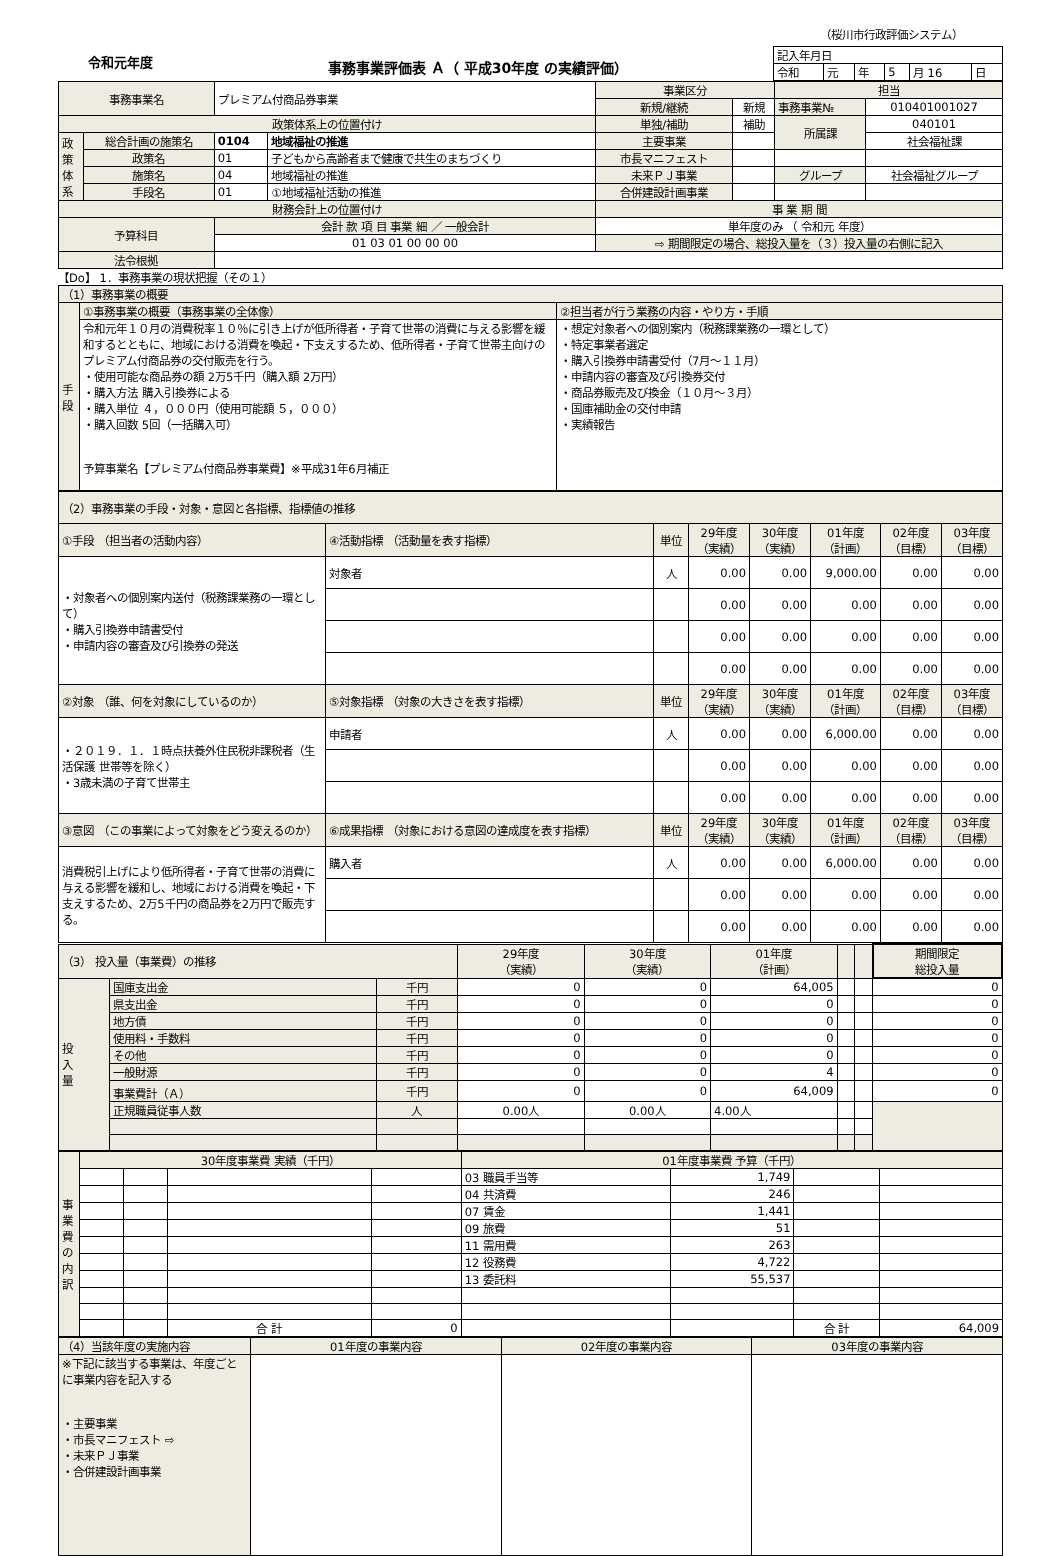（桜川市行政評価システム）
令和元年度
事務事業評価表 Ａ（ 平成30年度 の実績評価）
| 記入年月日 | | | | | |
| 令和 | 元 | 年 | 5 | 月 16 | 日 |
| 事務事業名 | | プレミアム付商品券事業 | | 事業区分 | | 担当 | |
| | | | | 新規/継続 | 新規 | 事務事業№ | 010401001027 |
| 政策体系上の位置付け | | | | 単独/補助 | 補助 | 所属課 | 040101 |
| 政 策 体 系 | 総合計画の施策名 | 0104 | 地域福祉の推進 | 主要事業 | | | 社会福祉課 |
| | 政策名 | 01 | 子どもから高齢者まで健康で共生のまちづくり | 市長マニフェスト | | | |
| | 施策名 | 04 | 地域福祉の推進 | 未来ＰＪ事業 | | グループ | 社会福祉グループ |
| | 手段名 | 01 | ①地域福祉活動の推進 | 合併建設計画事業 | | | |
| 財務会計上の位置付け | | | | 事 業 期 間 | | | |
| 予算科目 | | 会計 款 項 目 事業 細 ／ 一般会計 | | 単年度のみ （ 令和元 年度） | | | |
| | | 01 03 01 00 00 00 | | ⇨ 期間限定の場合、総投入量を（３）投入量の右側に記入 | | | |
| 法令根拠 | | | | | | | |
【Do】 1．事務事業の現状把握（その１）
| （1）事務事業の概要 | | |
| 手 段 | ①事務事業の概要（事務事業の全体像） | ②担当者が行う業務の内容・やり方・手順 |
| | 令和元年１０月の消費税率１０％に引き上げが低所得者・子育て世帯の消費に与える影響を緩和するとともに、地域における消費を喚起・下支えするため、低所得者・子育て世帯主向けのプレミアム付商品券の交付販売を行う。 ・使用可能な商品券の額 2万5千円（購入額 2万円） ・購入方法 購入引換券による ・購入単位 ４，０００円（使用可能額 ５，０００） ・購入回数 5回（一括購入可） 予算事業名【プレミアム付商品券事業費】※平成31年6月補正 | ・想定対象者への個別案内（税務課業務の一環として） ・特定事業者選定 ・購入引換券申請書受付（7月～１１月） ・申請内容の審査及び引換券交付 ・商品券販売及び換金（１０月～３月） ・国庫補助金の交付申請 ・実績報告 |
| （2）事務事業の手段・対象・意図と各指標、指標値の推移 | | | | | | | |
| ①手段 （担当者の活動内容） | ④活動指標 （活動量を表す指標） | 単位 | 29年度 （実績） | 30年度 （実績） | 01年度 （計画） | 02年度 （目標） | 03年度 （目標） |
| ・対象者への個別案内送付（税務課業務の一環として） ・購入引換券申請書受付 ・申請内容の審査及び引換券の発送 | 対象者 | 人 | 0.00 | 0.00 | 9,000.00 | 0.00 | 0.00 |
| | | | 0.00 | 0.00 | 0.00 | 0.00 | 0.00 |
| | | | 0.00 | 0.00 | 0.00 | 0.00 | 0.00 |
| | | | 0.00 | 0.00 | 0.00 | 0.00 | 0.00 |
| ②対象 （誰、何を対象にしているのか） | ⑤対象指標 （対象の大きさを表す指標） | 単位 | 29年度 （実績） | 30年度 （実績） | 01年度 （計画） | 02年度 （目標） | 03年度 （目標） |
| ・２０１９．１．１時点扶養外住民税非課税者（生活保護 世帯等を除く） ・3歳未満の子育て世帯主 | 申請者 | 人 | 0.00 | 0.00 | 6,000.00 | 0.00 | 0.00 |
| | | | 0.00 | 0.00 | 0.00 | 0.00 | 0.00 |
| | | | 0.00 | 0.00 | 0.00 | 0.00 | 0.00 |
| ③意図 （この事業によって対象をどう変えるのか） | ⑥成果指標 （対象における意図の達成度を表す指標） | 単位 | 29年度 （実績） | 30年度 （実績） | 01年度 （計画） | 02年度 （目標） | 03年度 （目標） |
| 消費税引上げにより低所得者・子育て世帯の消費に与える影響を緩和し、地域における消費を喚起・下支えするため、2万5千円の商品券を2万円で販売する。 | 購入者 | 人 | 0.00 | 0.00 | 6,000.00 | 0.00 | 0.00 |
| | | | 0.00 | 0.00 | 0.00 | 0.00 | 0.00 |
| | | | 0.00 | 0.00 | 0.00 | 0.00 | 0.00 |
| （3） 投入量（事業費）の推移 | | | 29年度 （実績） | 30年度 （実績） | 01年度 （計画） | | | 期間限定 総投入量 |
| 投 入 量 | 国庫支出金 | 千円 | 0 | 0 | 64,005 | | | 0 |
| | 県支出金 | 千円 | 0 | 0 | 0 | | | 0 |
| | 地方債 | 千円 | 0 | 0 | 0 | | | 0 |
| | 使用料・手数料 | 千円 | 0 | 0 | 0 | | | 0 |
| | その他 | 千円 | 0 | 0 | 0 | | | 0 |
| | 一般財源 | 千円 | 0 | 0 | 4 | | | 0 |
| | 事業費計（Ａ） | 千円 | 0 | 0 | 64,009 | | | 0 |
| | 正規職員従事人数 | 人 | 0.00人 | 0.00人 | 4.00人 | | | |
| 事 業 費 の 内 訳 | 30年度事業費 実績（千円） | | | | 01年度事業費 予算（千円） | | | |
| | | | | | 03 職員手当等 | 1,749 | | |
| | | | | | 04 共済費 | 246 | | |
| | | | | | 07 賃金 | 1,441 | | |
| | | | | | 09 旅費 | 51 | | |
| | | | | | 11 需用費 | 263 | | |
| | | | | | 12 役務費 | 4,722 | | |
| | | | | | 13 委託料 | 55,537 | | |
| | | | 合 計 | 0 | | | 合 計 | 64,009 |
| （4）当該年度の実施内容 | 01年度の事業内容 | 02年度の事業内容 | 03年度の事業内容 |
| ※下記に該当する事業は、年度ごとに事業内容を記入する ・主要事業 ・市長マニフェスト ⇨ ・未来ＰＪ事業 ・合併建設計画事業 | | | |